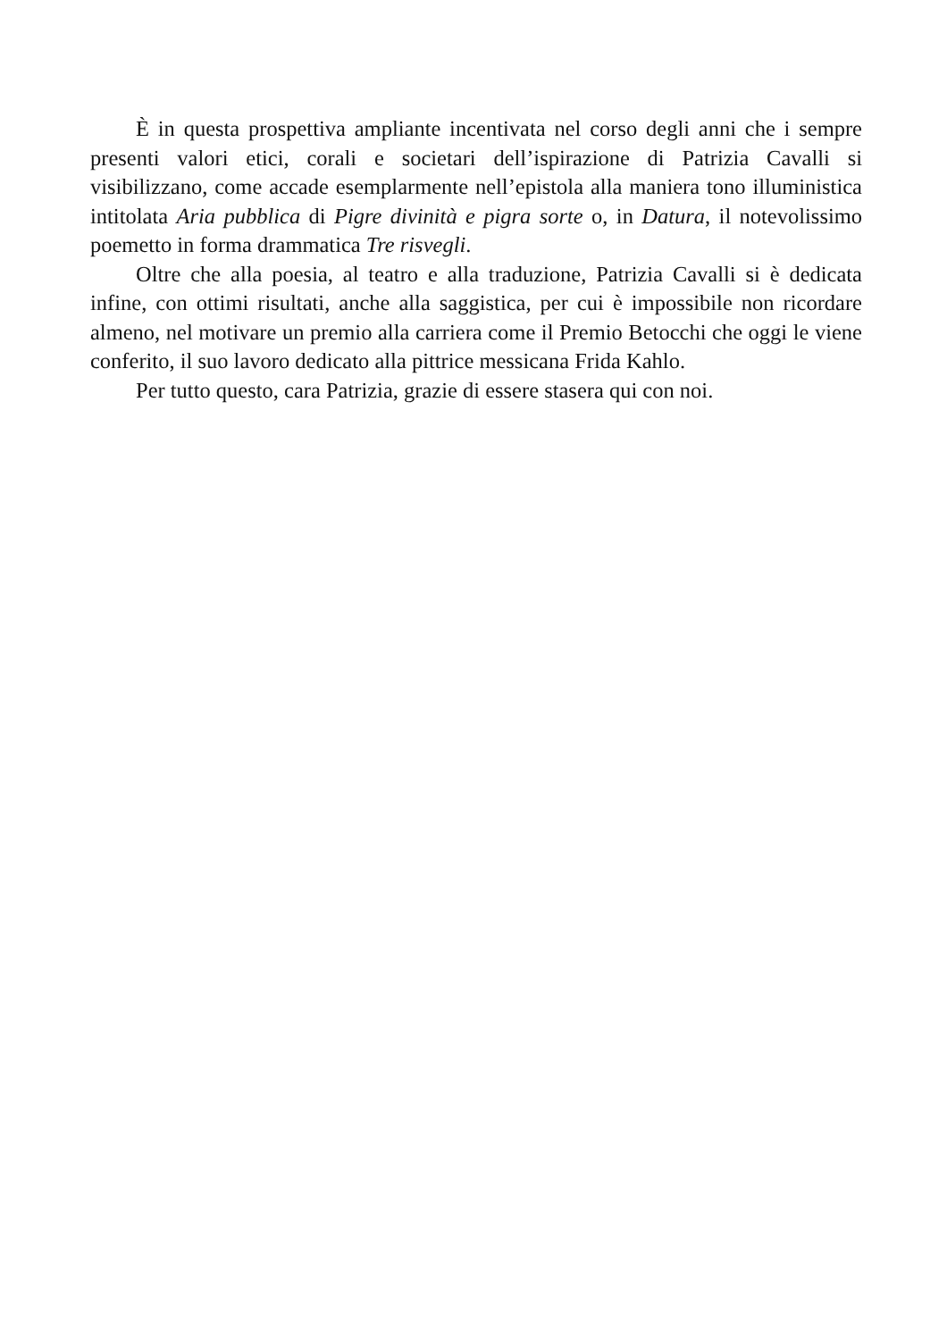È in questa prospettiva ampliante incentivata nel corso degli anni che i sempre presenti valori etici, corali e societari dell’ispirazione di Patrizia Cavalli si visibilizzano, come accade esemplarmente nell’epistola alla maniera tono illuministica intitolata Aria pubblica di Pigre divinità e pigra sorte o, in Datura, il notevolissimo poemetto in forma drammatica Tre risvegli.
Oltre che alla poesia, al teatro e alla traduzione, Patrizia Cavalli si è dedicata infine, con ottimi risultati, anche alla saggistica, per cui è impossibile non ricordare almeno, nel motivare un premio alla carriera come il Premio Betocchi che oggi le viene conferito, il suo lavoro dedicato alla pittrice messicana Frida Kahlo.
Per tutto questo, cara Patrizia, grazie di essere stasera qui con noi.